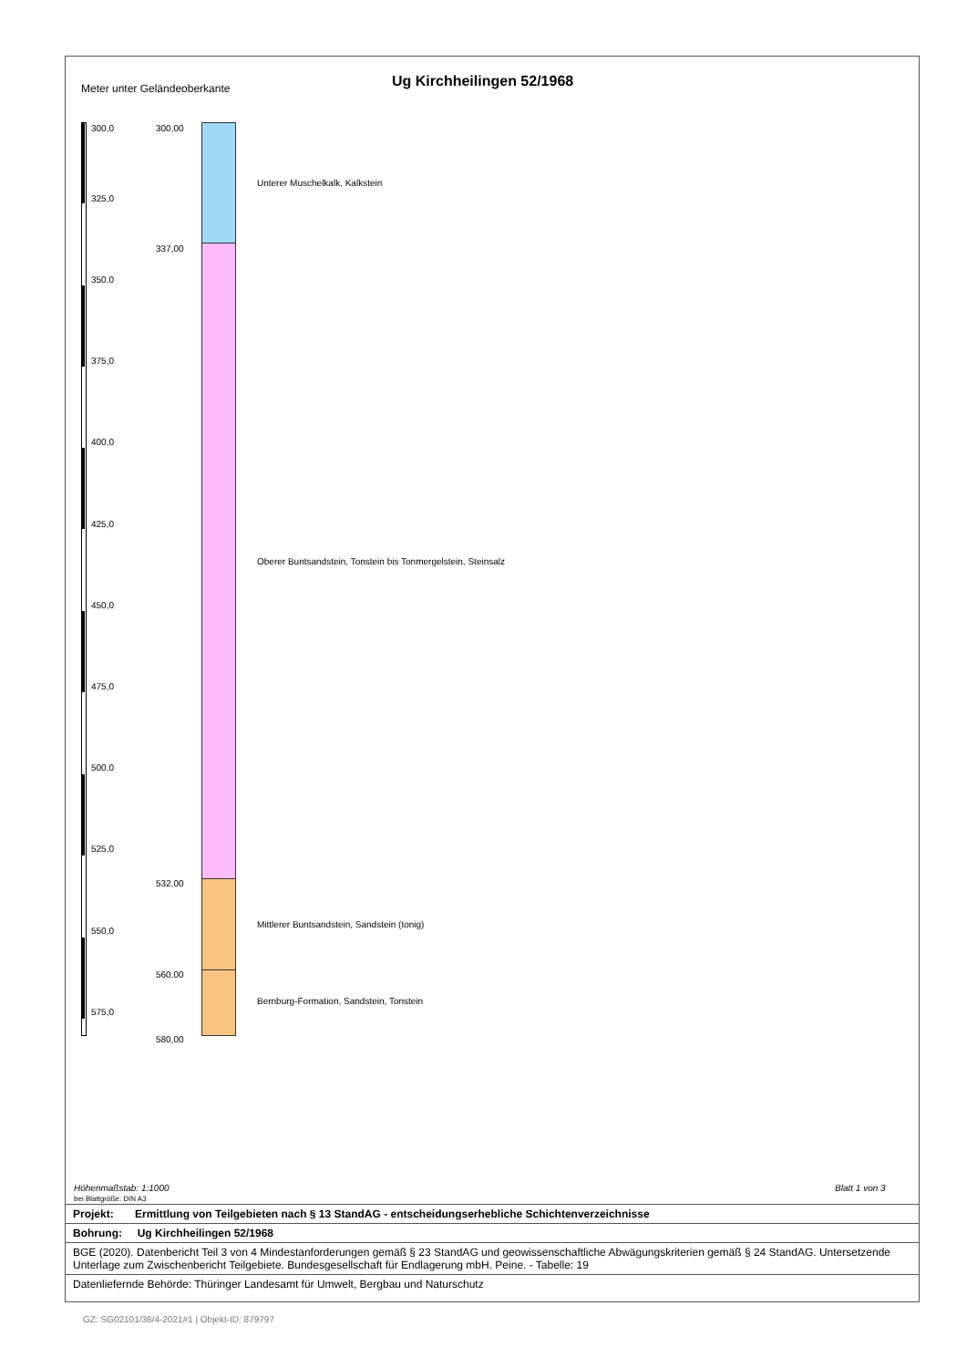Meter unter Geländeoberkante Ug Kirchheilingen 52/1968
300,0
325,0
350,0
375,0
400,0
425,0
450,0
475,0
500,0
525,0
550,0
575,0
300,00
337,00
532,00
560,00
580,00
Unterer Muschelkalk, Kalkstein
Oberer Buntsandstein, Tonstein bis Tonmergelstein, Steinsalz
Mittlerer Buntsandstein, Sandstein (tonig)
Bernburg-Formation, Sandstein, Tonstein
Höhenmaßstab: 1:1000
bei Blattgröße: DIN A3
Blatt 1 von 3
Projekt: Ermittlung von Teilgebieten nach § 13 StandAG - entscheidungserhebliche Schichtenverzeichnisse
Bohrung: Ug Kirchheilingen 52/1968
BGE (2020). Datenbericht Teil 3 von 4 Mindestanforderungen gemäß § 23 StandAG und geowissenschaftliche Abwägungskriterien gemäß § 24 StandAG. Untersetzende Unterlage zum Zwischenbericht Teilgebiete. Bundesgesellschaft für Endlagerung mbH. Peine. - Tabelle: 19
Datenliefernde Behörde: Thüringer Landesamt für Umwelt, Bergbau und Naturschutz
GZ: SG02101/36/4-2021#1 | Objekt-ID: 879797